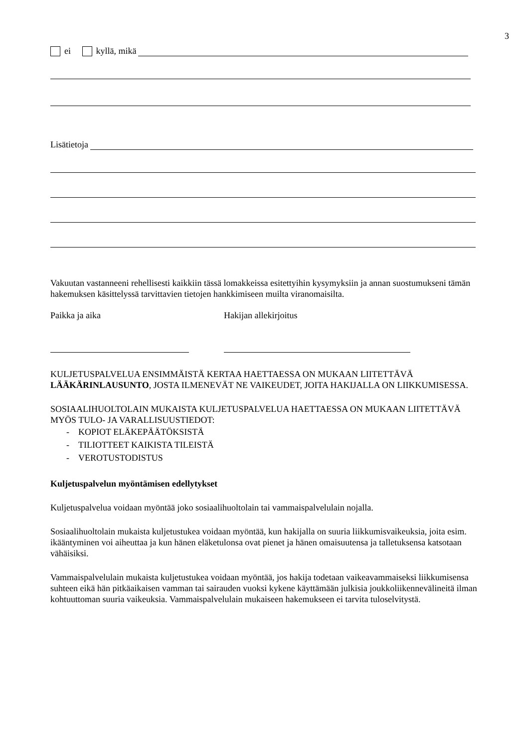3
ei kyllä, mikä
Lisätietoja
Vakuutan vastanneeni rehellisesti kaikkiin tässä lomakkeissa esitettyihin kysymyksiin ja annan suostumukseni tämän hakemuksen käsittelyssä tarvittavien tietojen hankkimiseen muilta viranomaisilta.
Paikka ja aika Hakijan allekirjoitus
KULJETUSPALVELUA ENSIMMÄISTÄ KERTAA HAETTAESSA ON MUKAAN LIITETTÄVÄ LÄÄKÄRINLAUSUNTO, JOSTA ILMENEVÄT NE VAIKEUDET, JOITA HAKIJALLA ON LIIKKUMISESSA.
SOSIAALIHUOLTOLAIN MUKAISTA KULJETUSPALVELUA HAETTAESSA ON MUKAAN LIITETTÄVÄ MYÖS TULO- JA VARALLISUUSTIEDOT:
- KOPIOT ELÄKEPÄÄTÖKSISTÄ
- TILIOTTEET KAIKISTA TILEISTÄ
- VEROTUSTODISTUS
Kuljetuspalvelun myöntämisen edellytykset
Kuljetuspalvelua voidaan myöntää joko sosiaalihuoltolain tai vammaispalvelulain nojalla.
Sosiaalihuoltolain mukaista kuljetustukea voidaan myöntää, kun hakijalla on suuria liikkumisvaikeuksia, joita esim. ikääntyminen voi aiheuttaa ja kun hänen eläketulonsa ovat pienet ja hänen omaisuutensa ja talletuksensa katsotaan vähäisiksi.
Vammaispalvelulain mukaista kuljetustukea voidaan myöntää, jos hakija todetaan vaikeavammaiseksi liikkumisensa suhteen eikä hän pitkäaikaisen vamman tai sairauden vuoksi kykene käyttämään julkisia joukkoliikennevälineitä ilman kohtuuttoman suuria vaikeuksia. Vammaispalvelulain mukaiseen hakemukseen ei tarvita tuloselvitystä.